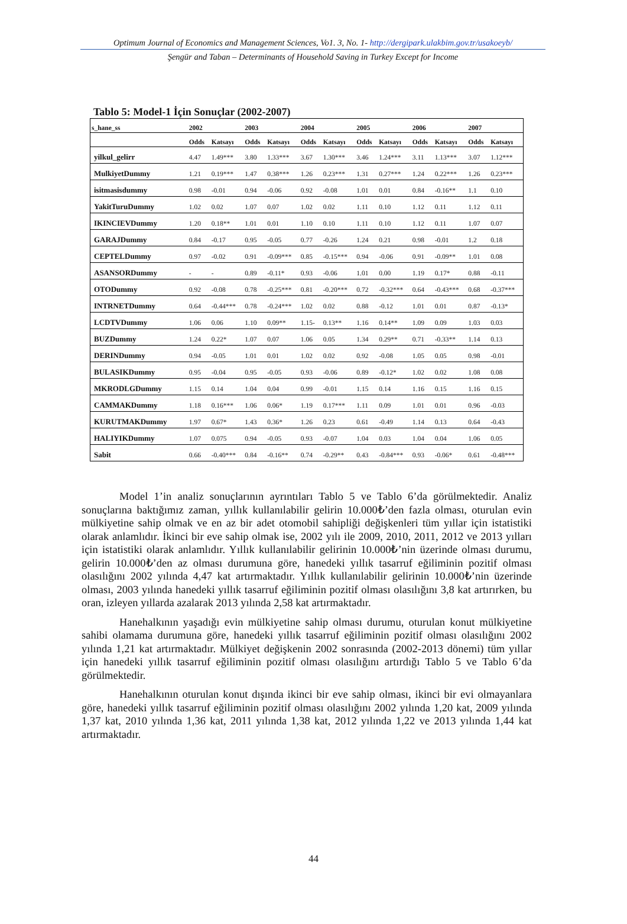Optimum Journal of Economics and Management Sciences, Vo1. 3, No. 1- http://dergipark.ulakbim.gov.tr/usakoeyb/
Şengür and Taban – Determinants of Household Saving in Turkey Except for Income
Tablo 5: Model-1 İçin Sonuçlar (2002-2007)
| s_hane_ss | 2002 | | 2003 | | 2004 | | 2005 | | 2006 | | 2007 | |
| --- | --- | --- | --- | --- | --- | --- | --- | --- | --- | --- | --- | --- |
| | Odds | Katsayı | Odds | Katsayı | Odds | Katsayı | Odds | Katsayı | Odds | Katsayı | Odds | Katsayı |
| yilkul_gelirr | 4.47 | 1.49*** | 3.80 | 1.33*** | 3.67 | 1.30*** | 3.46 | 1.24*** | 3.11 | 1.13*** | 3.07 | 1.12*** |
| MulkiyetDummy | 1.21 | 0.19*** | 1.47 | 0.38*** | 1.26 | 0.23*** | 1.31 | 0.27*** | 1.24 | 0.22*** | 1.26 | 0.23*** |
| isitmasisdummy | 0.98 | -0.01 | 0.94 | -0.06 | 0.92 | -0.08 | 1.01 | 0.01 | 0.84 | -0.16** | 1.1 | 0.10 |
| YakitTuruDummy | 1.02 | 0.02 | 1.07 | 0.07 | 1.02 | 0.02 | 1.11 | 0.10 | 1.12 | 0.11 | 1.12 | 0.11 |
| IKINCIEVDummy | 1.20 | 0.18** | 1.01 | 0.01 | 1.10 | 0.10 | 1.11 | 0.10 | 1.12 | 0.11 | 1.07 | 0.07 |
| GARAJDummy | 0.84 | -0.17 | 0.95 | -0.05 | 0.77 | -0.26 | 1.24 | 0.21 | 0.98 | -0.01 | 1.2 | 0.18 |
| CEPTELDummy | 0.97 | -0.02 | 0.91 | -0.09*** | 0.85 | -0.15*** | 0.94 | -0.06 | 0.91 | -0.09** | 1.01 | 0.08 |
| ASANSORDummy | - | - | 0.89 | -0.11* | 0.93 | -0.06 | 1.01 | 0.00 | 1.19 | 0.17* | 0.88 | -0.11 |
| OTODummy | 0.92 | -0.08 | 0.78 | -0.25*** | 0.81 | -0.20*** | 0.72 | -0.32*** | 0.64 | -0.43*** | 0.68 | -0.37*** |
| INTRNETDummy | 0.64 | -0.44*** | 0.78 | -0.24*** | 1.02 | 0.02 | 0.88 | -0.12 | 1.01 | 0.01 | 0.87 | -0.13* |
| LCDTVDummy | 1.06 | 0.06 | 1.10 | 0.09** | 1.15- | 0.13** | 1.16 | 0.14** | 1.09 | 0.09 | 1.03 | 0.03 |
| BUZDummy | 1.24 | 0.22* | 1.07 | 0.07 | 1.06 | 0.05 | 1.34 | 0.29** | 0.71 | -0.33** | 1.14 | 0.13 |
| DERINDummy | 0.94 | -0.05 | 1.01 | 0.01 | 1.02 | 0.02 | 0.92 | -0.08 | 1.05 | 0.05 | 0.98 | -0.01 |
| BULASIKDummy | 0.95 | -0.04 | 0.95 | -0.05 | 0.93 | -0.06 | 0.89 | -0.12* | 1.02 | 0.02 | 1.08 | 0.08 |
| MKRODLGDummy | 1.15 | 0.14 | 1.04 | 0.04 | 0.99 | -0.01 | 1.15 | 0.14 | 1.16 | 0.15 | 1.16 | 0.15 |
| CAMMAKDummy | 1.18 | 0.16*** | 1.06 | 0.06* | 1.19 | 0.17*** | 1.11 | 0.09 | 1.01 | 0.01 | 0.96 | -0.03 |
| KURUTMAKDummy | 1.97 | 0.67* | 1.43 | 0.36* | 1.26 | 0.23 | 0.61 | -0.49 | 1.14 | 0.13 | 0.64 | -0.43 |
| HALIYIKDummy | 1.07 | 0.075 | 0.94 | -0.05 | 0.93 | -0.07 | 1.04 | 0.03 | 1.04 | 0.04 | 1.06 | 0.05 |
| Sabit | 0.66 | -0.40*** | 0.84 | -0.16** | 0.74 | -0.29** | 0.43 | -0.84*** | 0.93 | -0.06* | 0.61 | -0.48*** |
Model 1’in analiz sonuçlarının ayrıntıları Tablo 5 ve Tablo 6’da görülmektedir. Analiz sonuçlarına baktığımız zaman, yıllık kullanılabilir gelirin 10.000₺’den fazla olması, oturulan evin mülkiyetine sahip olmak ve en az bir adet otomobil sahipliği değişkenleri tüm yıllar için istatistiki olarak anlamlıdır. İkinci bir eve sahip olmak ise, 2002 yılı ile 2009, 2010, 2011, 2012 ve 2013 yılları için istatistiki olarak anlamlıdır. Yıllık kullanılabilir gelirinin 10.000₺’nin üzerinde olması durumu, gelirin 10.000₺’den az olması durumuna göre, hanedeki yıllık tasarruf eğiliminin pozitif olması olasılığını 2002 yılında 4,47 kat artırmaktadır. Yıllık kullanılabilir gelirinin 10.000₺’nin üzerinde olması, 2003 yılında hanedeki yıllık tasarruf eğiliminin pozitif olması olasılığını 3,8 kat artırırken, bu oran, izleyen yıllarda azalarak 2013 yılında 2,58 kat artırmaktadır.
Hanehalkının yaşadığı evin mülkiyetine sahip olması durumu, oturulan konut mülkiyetine sahibi olamama durumuna göre, hanedeki yıllık tasarruf eğiliminin pozitif olması olasılığını 2002 yılında 1,21 kat artırmaktadır. Mülkiyet değişkenin 2002 sonrasında (2002-2013 dönemi) tüm yıllar için hanedeki yıllık tasarruf eğiliminin pozitif olması olasılığını artırdığı Tablo 5 ve Tablo 6’da görülmektedir.
Hanehalkının oturulan konut dışında ikinci bir eve sahip olması, ikinci bir evi olmayanlara göre, hanedeki yıllık tasarruf eğiliminin pozitif olması olasılığını 2002 yılında 1,20 kat, 2009 yılında 1,37 kat, 2010 yılında 1,36 kat, 2011 yılında 1,38 kat, 2012 yılında 1,22 ve 2013 yılında 1,44 kat artırmaktadır.
44